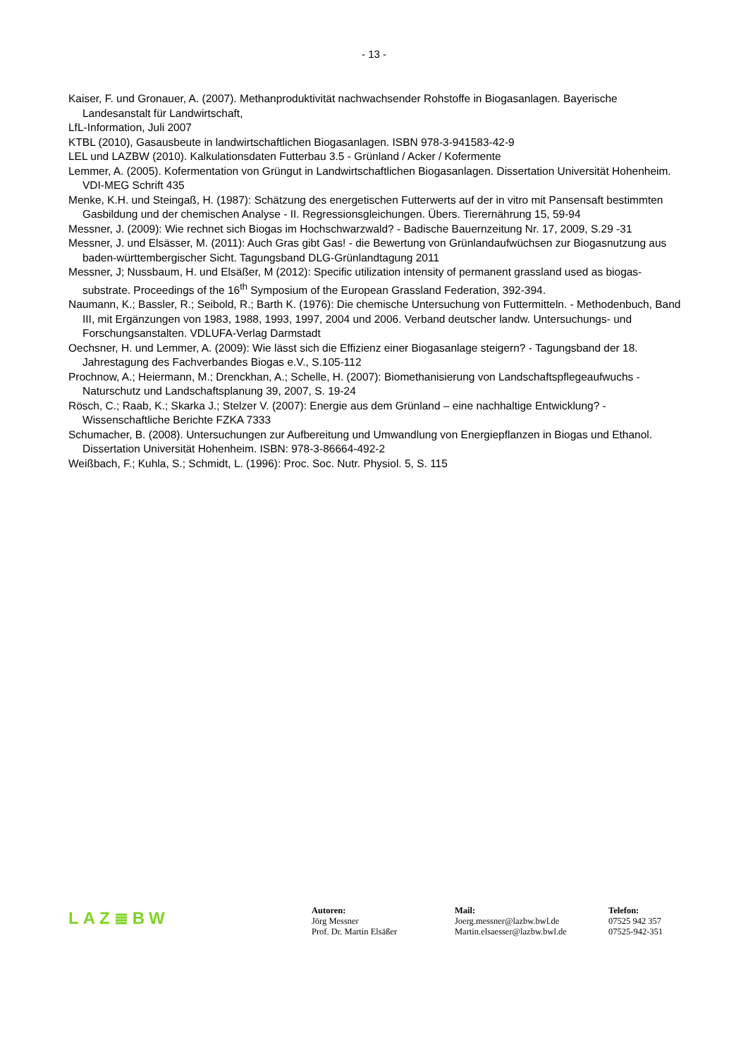- 13 -
Kaiser, F. und Gronauer, A. (2007). Methanproduktivität nachwachsender Rohstoffe in Biogasanlagen. Bayerische Landesanstalt für Landwirtschaft,
LfL-Information, Juli 2007
KTBL (2010), Gasausbeute in landwirtschaftlichen Biogasanlagen. ISBN 978-3-941583-42-9
LEL und LAZBW (2010). Kalkulationsdaten Futterbau 3.5 - Grünland / Acker / Kofermente
Lemmer, A. (2005). Kofermentation von Grüngut in Landwirtschaftlichen Biogasanlagen. Dissertation Universität Hohenheim. VDI-MEG Schrift 435
Menke, K.H. und Steingaß, H. (1987): Schätzung des energetischen Futterwerts auf der in vitro mit Pansensaft bestimmten Gasbildung und der chemischen Analyse - II. Regressionsgleichungen. Übers. Tierernährung 15, 59-94
Messner, J. (2009): Wie rechnet sich Biogas im Hochschwarzwald? - Badische Bauernzeitung Nr. 17, 2009, S.29 -31
Messner, J. und Elsässer, M. (2011): Auch Gras gibt Gas! - die Bewertung von Grünlandaufwüchsen zur Biogasnutzung aus baden-württembergischer Sicht. Tagungsband DLG-Grünlandtagung 2011
Messner, J; Nussbaum, H. und Elsäßer, M (2012): Specific utilization intensity of permanent grassland used as biogas-substrate. Proceedings of the 16<sup>th</sup> Symposium of the European Grassland Federation, 392-394.
Naumann, K.; Bassler, R.; Seibold, R.; Barth K. (1976): Die chemische Untersuchung von Futtermitteln. - Methodenbuch, Band III, mit Ergänzungen von 1983, 1988, 1993, 1997, 2004 und 2006. Verband deutscher landw. Untersuchungs- und Forschungsanstalten. VDLUFA-Verlag Darmstadt
Oechsner, H. und Lemmer, A. (2009): Wie lässt sich die Effizienz einer Biogasanlage steigern? - Tagungsband der 18. Jahrestagung des Fachverbandes Biogas e.V., S.105-112
Prochnow, A.; Heiermann, M.; Drenckhan, A.; Schelle, H. (2007): Biomethanisierung von Landschaftspflegeaufwuchs - Naturschutz und Landschaftsplanung 39, 2007, S. 19-24
Rösch, C.; Raab, K.; Skarka J.; Stelzer V. (2007): Energie aus dem Grünland – eine nachhaltige Entwicklung? - Wissenschaftliche Berichte FZKA 7333
Schumacher, B. (2008). Untersuchungen zur Aufbereitung und Umwandlung von Energiepflanzen in Biogas und Ethanol. Dissertation Universität Hohenheim. ISBN: 978-3-86664-492-2
Weißbach, F.; Kuhla, S.; Schmidt, L. (1996): Proc. Soc. Nutr. Physiol. 5, S. 115
LAZ≣BW
Autoren:
Jörg Messner
Prof. Dr. Martin Elsäßer
Mail:
Joerg.messner@lazbw.bwl.de
Martin.elsaesser@lazbw.bwl.de
Telefon:
07525 942 357
07525-942-351